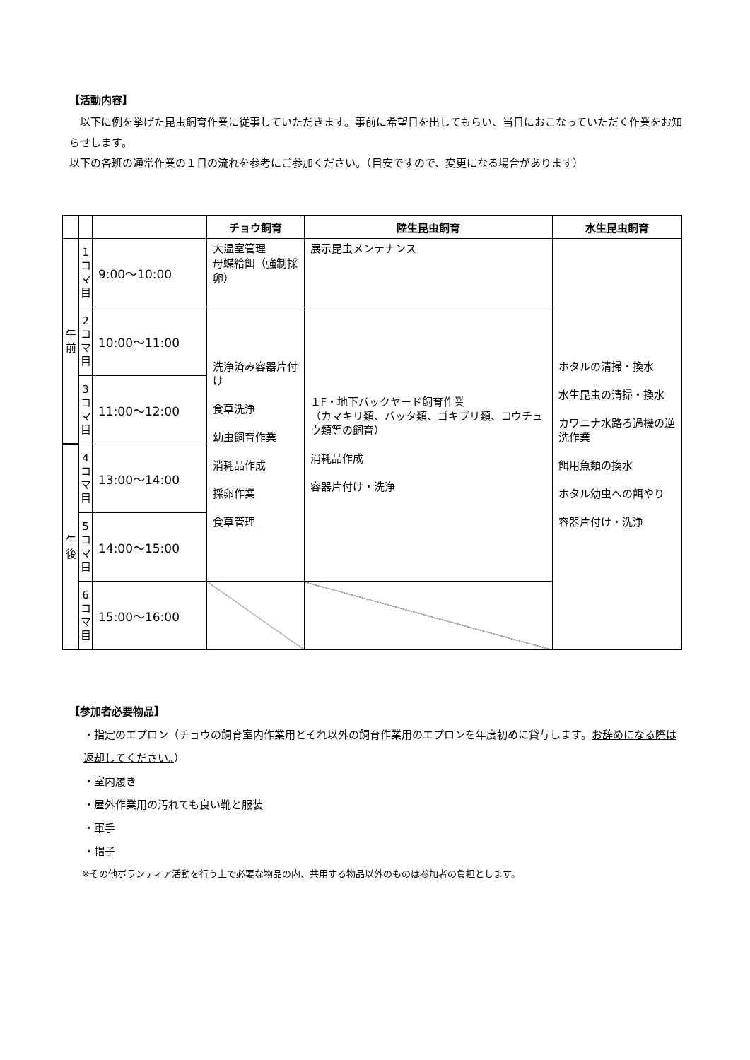【活動内容】
　以下に例を挙げた昆虫飼育作業に従事していただきます。事前に希望日を出してもらい、当日におこなっていただく作業をお知らせします。
以下の各班の通常作業の１日の流れを参考にご参加ください。（目安ですので、変更になる場合があります）
| | | | チョウ飼育 | 陸生昆虫飼育 | 水生昆虫飼育 |
| --- | --- | --- | --- | --- | --- |
| 午 前 | 1 コ マ 目 | 9:00～10:00 | 大温室管理 母蝶給餌（強制採卵） | 展示昆虫メンテナンス | ホタルの清掃・換水 水生昆虫の清掃・換水 カワニナ水路ろ過機の逆洗作業 餌用魚類の換水 ホタル幼虫への餌やり 容器片付け・洗浄 |
| | 2 コ マ 目 | 10:00～11:00 | 洗浄済み容器片付け 食草洗浄 幼虫飼育作業 消耗品作成 採卵作業 食草管理 | １F・地下バックヤード飼育作業 （カマキリ類、バッタ類、ゴキブリ類、コウチュウ類等の飼育） 消耗品作成 容器片付け・洗浄 | |
| | 3 コ マ 目 | 11:00～12:00 | | | |
| 午 後 | 4 コ マ 目 | 13:00～14:00 | | | |
| | 5 コ マ 目 | 14:00～15:00 | | | |
| | 6 コ マ 目 | 15:00～16:00 | | | |
【参加者必要物品】
・指定のエプロン（チョウの飼育室内作業用とそれ以外の飼育作業用のエプロンを年度初めに貸与します。お辞めになる際は返却してください。）
・室内履き
・屋外作業用の汚れても良い靴と服装
・軍手
・帽子
※その他ボランティア活動を行う上で必要な物品の内、共用する物品以外のものは参加者の負担とします。